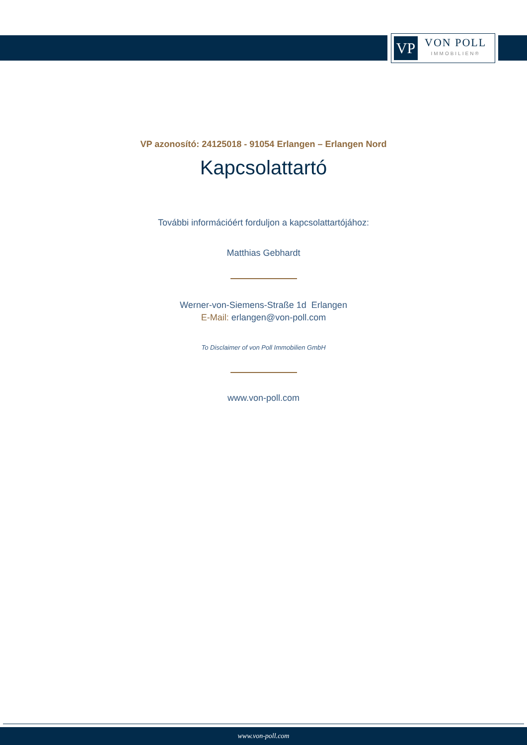VP
VON POLL
IMMOBILIEN®
VP azonosító: 24125018 - 91054 Erlangen – Erlangen Nord
Kapcsolattartó
További információért forduljon a kapcsolattartójához:
Matthias Gebhardt
Werner-von-Siemens-Straße 1d Erlangen
E-Mail: erlangen@von-poll.com
To Disclaimer of von Poll Immobilien GmbH
www.von-poll.com
www.von-poll.com